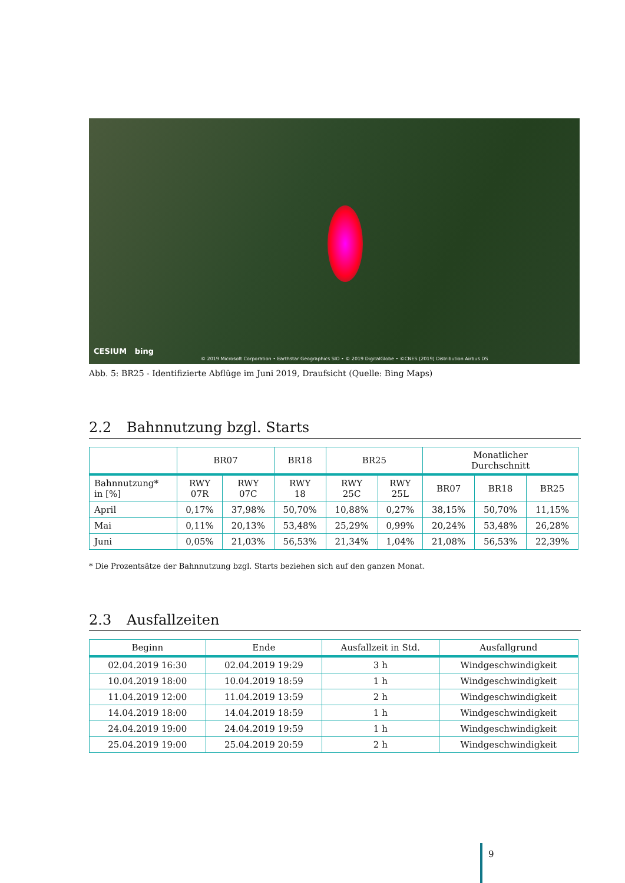CESIUM bing
© 2019 Microsoft Corporation • Earthstar Geographics SIO • © 2019 DigitalGlobe • ©CNES (2019) Distribution Airbus DS
Abb. 5: BR25 - Identifizierte Abflüge im Juni 2019, Draufsicht (Quelle: Bing Maps)
2.2 Bahnnutzung bzgl. Starts
| | BR07 | | BR18 | BR25 | | Monatlicher Durchschnitt | | |
| --- | --- | --- | --- | --- | --- | --- | --- | --- |
| Bahnnutzung* in [%] | RWY 07R | RWY 07C | RWY 18 | RWY 25C | RWY 25L | BR07 | BR18 | BR25 |
| April | 0,17% | 37,98% | 50,70% | 10,88% | 0,27% | 38,15% | 50,70% | 11,15% |
| Mai | 0,11% | 20,13% | 53,48% | 25,29% | 0,99% | 20,24% | 53,48% | 26,28% |
| Juni | 0,05% | 21,03% | 56,53% | 21,34% | 1,04% | 21,08% | 56,53% | 22,39% |
* Die Prozentsätze der Bahnnutzung bzgl. Starts beziehen sich auf den ganzen Monat.
2.3 Ausfallzeiten
| Beginn | Ende | Ausfallzeit in Std. | Ausfallgrund |
| --- | --- | --- | --- |
| 02.04.2019 16:30 | 02.04.2019 19:29 | 3 h | Windgeschwindigkeit |
| 10.04.2019 18:00 | 10.04.2019 18:59 | 1 h | Windgeschwindigkeit |
| 11.04.2019 12:00 | 11.04.2019 13:59 | 2 h | Windgeschwindigkeit |
| 14.04.2019 18:00 | 14.04.2019 18:59 | 1 h | Windgeschwindigkeit |
| 24.04.2019 19:00 | 24.04.2019 19:59 | 1 h | Windgeschwindigkeit |
| 25.04.2019 19:00 | 25.04.2019 20:59 | 2 h | Windgeschwindigkeit |
9